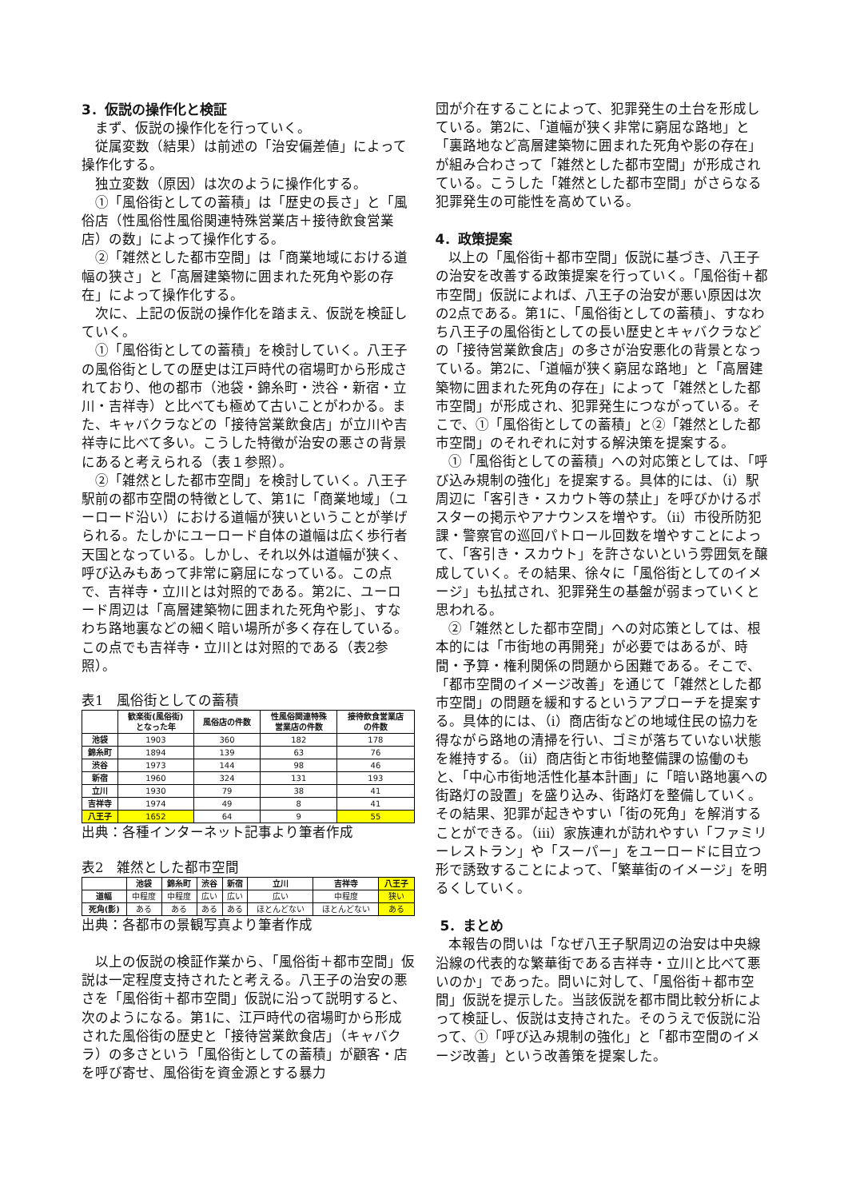3．仮説の操作化と検証
まず、仮説の操作化を行っていく。
従属変数（結果）は前述の「治安偏差値」によって操作化する。
独立変数（原因）は次のように操作化する。
①「風俗街としての蓄積」は「歴史の長さ」と「風俗店（性風俗性風俗関連特殊営業店＋接待飲食営業店）の数」によって操作化する。
②「雑然とした都市空間」は「商業地域における道幅の狭さ」と「高層建築物に囲まれた死角や影の存在」によって操作化する。
次に、上記の仮説の操作化を踏まえ、仮説を検証していく。
①「風俗街としての蓄積」を検討していく。八王子の風俗街としての歴史は江戸時代の宿場町から形成されており、他の都市（池袋・錦糸町・渋谷・新宿・立川・吉祥寺）と比べても極めて古いことがわかる。また、キャバクラなどの「接待営業飲食店」が立川や吉祥寺に比べて多い。こうした特徴が治安の悪さの背景にあると考えられる（表１参照）。
②「雑然とした都市空間」を検討していく。八王子駅前の都市空間の特徴として、第1に「商業地域」（ユーロード沿い）における道幅が狭いということが挙げられる。たしかにユーロード自体の道幅は広く歩行者天国となっている。しかし、それ以外は道幅が狭く、呼び込みもあって非常に窮屈になっている。この点で、吉祥寺・立川とは対照的である。第2に、ユーロード周辺は「高層建築物に囲まれた死角や影」、すなわち路地裏などの細く暗い場所が多く存在している。この点でも吉祥寺・立川とは対照的である（表2参照）。
表1　風俗街としての蓄積
| | 歓楽街(風俗街) となった年 | 風俗店の件数 | 性風俗関連特殊 営業店の件数 | 接待飲食営業店 の件数 |
| --- | --- | --- | --- | --- |
| 池袋 | 1903 | 360 | 182 | 178 |
| 錦糸町 | 1894 | 139 | 63 | 76 |
| 渋谷 | 1973 | 144 | 98 | 46 |
| 新宿 | 1960 | 324 | 131 | 193 |
| 立川 | 1930 | 79 | 38 | 41 |
| 吉祥寺 | 1974 | 49 | 8 | 41 |
| 八王子 | 1652 | 64 | 9 | 55 |
出典：各種インターネット記事より筆者作成
表2　雑然とした都市空間
| | 池袋 | 錦糸町 | 渋谷 | 新宿 | 立川 | 吉祥寺 | 八王子 |
| --- | --- | --- | --- | --- | --- | --- | --- |
| 道幅 | 中程度 | 中程度 | 広い | 広い | 広い | 中程度 | 狭い |
| 死角(影) | ある | ある | ある | ある | ほとんどない | ほとんどない | ある |
出典：各都市の景観写真より筆者作成
以上の仮説の検証作業から、「風俗街＋都市空間」仮説は一定程度支持されたと考える。八王子の治安の悪さを「風俗街＋都市空間」仮説に沿って説明すると、次のようになる。第1に、江戸時代の宿場町から形成された風俗街の歴史と「接待営業飲食店」（キャバクラ）の多さという「風俗街としての蓄積」が顧客・店を呼び寄せ、風俗街を資金源とする暴力
団が介在することによって、犯罪発生の土台を形成している。第2に、「道幅が狭く非常に窮屈な路地」と「裏路地など高層建築物に囲まれた死角や影の存在」が組み合わさって「雑然とした都市空間」が形成されている。こうした「雑然とした都市空間」がさらなる犯罪発生の可能性を高めている。
4．政策提案
以上の「風俗街＋都市空間」仮説に基づき、八王子の治安を改善する政策提案を行っていく。「風俗街＋都市空間」仮説によれば、八王子の治安が悪い原因は次の2点である。第1に、「風俗街としての蓄積」、すなわち八王子の風俗街としての長い歴史とキャバクラなどの「接待営業飲食店」の多さが治安悪化の背景となっている。第2に、「道幅が狭く窮屈な路地」と「高層建築物に囲まれた死角の存在」によって「雑然とした都市空間」が形成され、犯罪発生につながっている。そこで、①「風俗街としての蓄積」と②「雑然とした都市空間」のそれぞれに対する解決策を提案する。
①「風俗街としての蓄積」への対応策としては、「呼び込み規制の強化」を提案する。具体的には、（ⅰ）駅周辺に「客引き・スカウト等の禁止」を呼びかけるポスターの掲示やアナウンスを増やす。（ⅱ）市役所防犯課・警察官の巡回パトロール回数を増やすことによって、「客引き・スカウト」を許さないという雰囲気を醸成していく。その結果、徐々に「風俗街としてのイメージ」も払拭され、犯罪発生の基盤が弱まっていくと思われる。
②「雑然とした都市空間」への対応策としては、根本的には「市街地の再開発」が必要ではあるが、時間・予算・権利関係の問題から困難である。そこで、「都市空間のイメージ改善」を通じて「雑然とした都市空間」の問題を緩和するというアプローチを提案する。具体的には、（ⅰ）商店街などの地域住民の協力を得ながら路地の清掃を行い、ゴミが落ちていない状態を維持する。（ⅱ）商店街と市街地整備課の協働のもと、「中心市街地活性化基本計画」に「暗い路地裏への街路灯の設置」を盛り込み、街路灯を整備していく。その結果、犯罪が起きやすい「街の死角」を解消することができる。（ⅲ）家族連れが訪れやすい「ファミリーレストラン」や「スーパー」をユーロードに目立つ形で誘致することによって、「繁華街のイメージ」を明るくしていく。
5．まとめ
本報告の問いは「なぜ八王子駅周辺の治安は中央線沿線の代表的な繁華街である吉祥寺・立川と比べて悪いのか」であった。問いに対して、「風俗街＋都市空間」仮説を提示した。当該仮説を都市間比較分析によって検証し、仮説は支持された。そのうえで仮説に沿って、①「呼び込み規制の強化」と「都市空間のイメージ改善」という改善策を提案した。